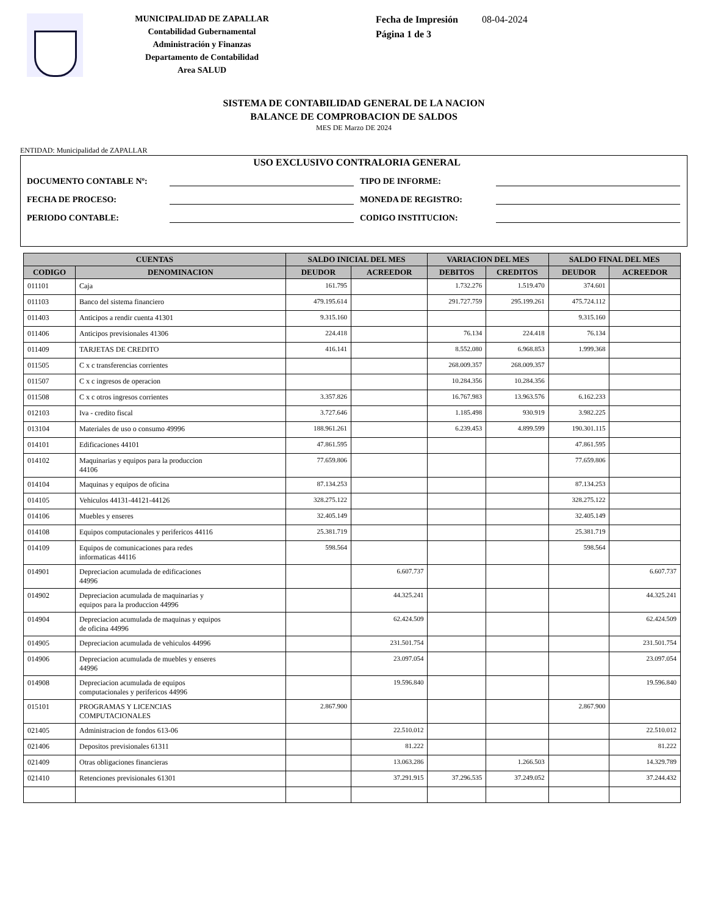MUNICIPALIDAD DE ZAPALLAR
Contabilidad Gubernamental
Administración y Finanzas
Departamento de Contabilidad
Area SALUD
Fecha de Impresión 08-04-2024
Página 1 de 3
SISTEMA DE CONTABILIDAD GENERAL DE LA NACION
BALANCE DE COMPROBACION DE SALDOS
MES DE Marzo DE 2024
ENTIDAD: Municipalidad de ZAPALLAR
USO EXCLUSIVO CONTRALORIA GENERAL
DOCUMENTO CONTABLE Nº: TIPO DE INFORME:
FECHA DE PROCESO: MONEDA DE REGISTRO:
PERIODO CONTABLE: CODIGO INSTITUCION:
| CUENTAS | | SALDO INICIAL DEL MES | | VARIACION DEL MES | | SALDO FINAL DEL MES | |
| --- | --- | --- | --- | --- | --- | --- | --- |
| CODIGO | DENOMINACION | DEUDOR | ACREEDOR | DEBITOS | CREDITOS | DEUDOR | ACREEDOR |
| 011101 | Caja | 161.795 | | 1.732.276 | 1.519.470 | 374.601 | |
| 011103 | Banco del sistema financiero | 479.195.614 | | 291.727.759 | 295.199.261 | 475.724.112 | |
| 011403 | Anticipos a rendir cuenta 41301 | 9.315.160 | | | | 9.315.160 | |
| 011406 | Anticipos previsionales 41306 | 224.418 | | 76.134 | 224.418 | 76.134 | |
| 011409 | TARJETAS DE CREDITO | 416.141 | | 8.552.080 | 6.968.853 | 1.999.368 | |
| 011505 | C x c transferencias corrientes | | | 268.009.357 | 268.009.357 | | |
| 011507 | C x c ingresos de operacion | | | 10.284.356 | 10.284.356 | | |
| 011508 | C x c otros ingresos corrientes | 3.357.826 | | 16.767.983 | 13.963.576 | 6.162.233 | |
| 012103 | Iva - credito fiscal | 3.727.646 | | 1.185.498 | 930.919 | 3.982.225 | |
| 013104 | Materiales de uso o consumo 49996 | 188.961.261 | | 6.239.453 | 4.899.599 | 190.301.115 | |
| 014101 | Edificaciones 44101 | 47.861.595 | | | | 47.861.595 | |
| 014102 | Maquinarias y equipos para la produccion 44106 | 77.659.806 | | | | 77.659.806 | |
| 014104 | Maquinas y equipos de oficina | 87.134.253 | | | | 87.134.253 | |
| 014105 | Vehiculos 44131-44121-44126 | 328.275.122 | | | | 328.275.122 | |
| 014106 | Muebles y enseres | 32.405.149 | | | | 32.405.149 | |
| 014108 | Equipos computacionales y perifericos 44116 | 25.381.719 | | | | 25.381.719 | |
| 014109 | Equipos de comunicaciones para redes informaticas 44116 | 598.564 | | | | 598.564 | |
| 014901 | Depreciacion acumulada de edificaciones 44996 | | 6.607.737 | | | | 6.607.737 |
| 014902 | Depreciacion acumulada de maquinarias y equipos para la produccion 44996 | | 44.325.241 | | | | 44.325.241 |
| 014904 | Depreciacion acumulada de maquinas y equipos de oficina 44996 | | 62.424.509 | | | | 62.424.509 |
| 014905 | Depreciacion acumulada de vehiculos 44996 | | 231.501.754 | | | | 231.501.754 |
| 014906 | Depreciacion acumulada de muebles y enseres 44996 | | 23.097.054 | | | | 23.097.054 |
| 014908 | Depreciacion acumulada de equipos computacionales y perifericos 44996 | | 19.596.840 | | | | 19.596.840 |
| 015101 | PROGRAMAS Y LICENCIAS COMPUTACIONALES | 2.867.900 | | | | 2.867.900 | |
| 021405 | Administracion de fondos 613-06 | | 22.510.012 | | | | 22.510.012 |
| 021406 | Depositos previsionales 61311 | | 81.222 | | | | 81.222 |
| 021409 | Otras obligaciones financieras | | 13.063.286 | | 1.266.503 | | 14.329.789 |
| 021410 | Retenciones previsionales 61301 | | 37.291.915 | 37.296.535 | 37.249.052 | | 37.244.432 |